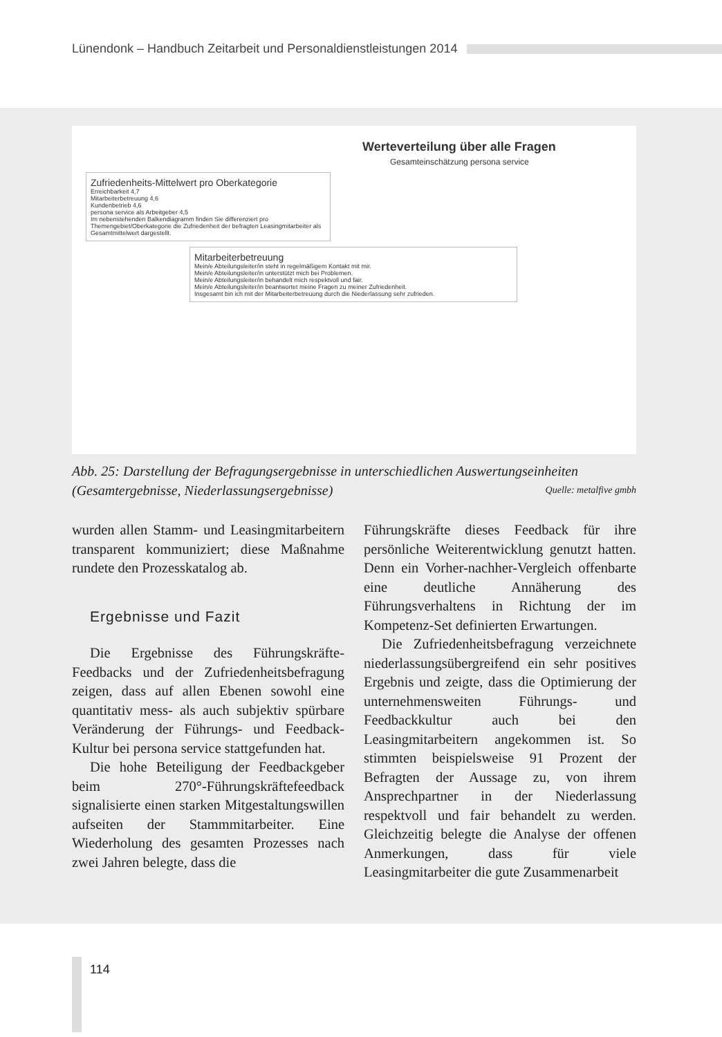Lünendonk – Handbuch Zeitarbeit und Personaldienstleistungen 2014
Werteverteilung über alle Fragen
Gesamteinschätzung persona service
Zufriedenheits-Mittelwert pro Oberkategorie
Erreichbarkeit 4,7
Mitarbeiterbetreuung 4,6
Kundenbetrieb 4,6
persona service als Arbeitgeber 4,5
Im nebenstehenden Balkendiagramm finden Sie differenziert pro Themengebiet/Oberkategorie die Zufriedenheit der befragten Leasingmitarbeiter als Gesamtmittelwert dargestellt.
Mitarbeiterbetreuung
Mein/e Abteilungsleiter/in steht in regelmäßigem Kontakt mit mir.
Mein/e Abteilungsleiter/in unterstützt mich bei Problemen.
Mein/e Abteilungsleiter/in behandelt mich respektvoll und fair.
Mein/e Abteilungsleiter/in beantwortet meine Fragen zu meiner Zufriedenheit.
Insgesamt bin ich mit der Mitarbeiterbetreuung durch die Niederlassung sehr zufrieden.
Abb. 25: Darstellung der Befragungsergebnisse in unterschiedlichen Auswertungseinheiten (Gesamtergebnisse, Niederlassungsergebnisse) Quelle: metalfive gmbh
wurden allen Stamm- und Leasingmitarbeitern transparent kommuniziert; diese Maßnahme rundete den Prozesskatalog ab.
Ergebnisse und Fazit
Die Ergebnisse des Führungskräfte-Feedbacks und der Zufriedenheitsbefragung zeigen, dass auf allen Ebenen sowohl eine quantitativ mess- als auch subjektiv spürbare Veränderung der Führungs- und Feedback-Kultur bei persona service stattgefunden hat.
Die hohe Beteiligung der Feedbackgeber beim 270°-Führungskräftefeedback signalisierte einen starken Mitgestaltungswillen aufseiten der Stammmitarbeiter. Eine Wiederholung des gesamten Prozesses nach zwei Jahren belegte, dass die
Führungskräfte dieses Feedback für ihre persönliche Weiterentwicklung genutzt hatten. Denn ein Vorher-nachher-Vergleich offenbarte eine deutliche Annäherung des Führungsverhaltens in Richtung der im Kompetenz-Set definierten Erwartungen.
Die Zufriedenheitsbefragung verzeichnete niederlassungsübergreifend ein sehr positives Ergebnis und zeigte, dass die Optimierung der unternehmensweiten Führungs- und Feedbackkultur auch bei den Leasingmitarbeitern angekommen ist. So stimmten beispielsweise 91 Prozent der Befragten der Aussage zu, von ihrem Ansprechpartner in der Niederlassung respektvoll und fair behandelt zu werden. Gleichzeitig belegte die Analyse der offenen Anmerkungen, dass für viele Leasingmitarbeiter die gute Zusammenarbeit
114